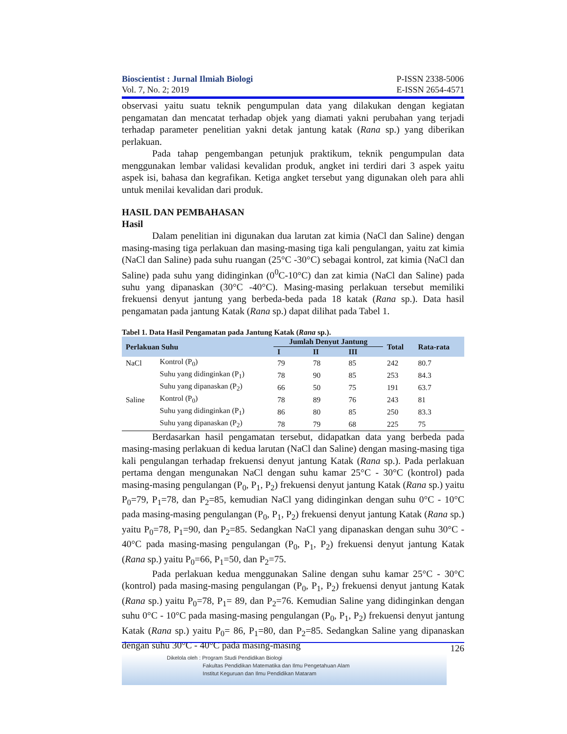Bioscientist : Jurnal Ilmiah Biologi
Vol. 7, No. 2; 2019
P-ISSN 2338-5006
E-ISSN 2654-4571
observasi yaitu suatu teknik pengumpulan data yang dilakukan dengan kegiatan pengamatan dan mencatat terhadap objek yang diamati yakni perubahan yang terjadi terhadap parameter penelitian yakni detak jantung katak (Rana sp.) yang diberikan perlakuan.
Pada tahap pengembangan petunjuk praktikum, teknik pengumpulan data menggunakan lembar validasi kevalidan produk, angket ini terdiri dari 3 aspek yaitu aspek isi, bahasa dan kegrafikan. Ketiga angket tersebut yang digunakan oleh para ahli untuk menilai kevalidan dari produk.
HASIL DAN PEMBAHASAN
Hasil
Dalam penelitian ini digunakan dua larutan zat kimia (NaCl dan Saline) dengan masing-masing tiga perlakuan dan masing-masing tiga kali pengulangan, yaitu zat kimia (NaCl dan Saline) pada suhu ruangan (25°C -30°C) sebagai kontrol, zat kimia (NaCl dan Saline) pada suhu yang didinginkan (0<sup>0</sup>C-10°C) dan zat kimia (NaCl dan Saline) pada suhu yang dipanaskan (30°C -40°C). Masing-masing perlakuan tersebut memiliki frekuensi denyut jantung yang berbeda-beda pada 18 katak (Rana sp.). Data hasil pengamatan pada jantung Katak (Rana sp.) dapat dilihat pada Tabel 1.
Tabel 1. Data Hasil Pengamatan pada Jantung Katak (Rana sp.).
| Perlakuan Suhu | | Jumlah Denyut Jantung | | | Total | Rata-rata |
| --- | --- | --- | --- | --- | --- | --- |
| | | I | II | III | | |
| NaCl | Kontrol (P<sub>0</sub>) | 79 | 78 | 85 | 242 | 80.7 |
| | Suhu yang didinginkan (P<sub>1</sub>) | 78 | 90 | 85 | 253 | 84.3 |
| | Suhu yang dipanaskan (P<sub>2</sub>) | 66 | 50 | 75 | 191 | 63.7 |
| Saline | Kontrol (P<sub>0</sub>) | 78 | 89 | 76 | 243 | 81 |
| | Suhu yang didinginkan (P<sub>1</sub>) | 86 | 80 | 85 | 250 | 83.3 |
| | Suhu yang dipanaskan (P<sub>2</sub>) | 78 | 79 | 68 | 225 | 75 |
Berdasarkan hasil pengamatan tersebut, didapatkan data yang berbeda pada masing-masing perlakuan di kedua larutan (NaCl dan Saline) dengan masing-masing tiga kali pengulangan terhadap frekuensi denyut jantung Katak (Rana sp.). Pada perlakuan pertama dengan mengunakan NaCl dengan suhu kamar 25°C - 30°C (kontrol) pada masing-masing pengulangan (P<sub>0</sub>, P<sub>1</sub>, P<sub>2</sub>) frekuensi denyut jantung Katak (Rana sp.) yaitu P<sub>0</sub>=79, P<sub>1</sub>=78, dan P<sub>2</sub>=85, kemudian NaCl yang didinginkan dengan suhu 0°C - 10°C pada masing-masing pengulangan (P<sub>0</sub>, P<sub>1</sub>, P<sub>2</sub>) frekuensi denyut jantung Katak (Rana sp.) yaitu P<sub>0</sub>=78, P<sub>1</sub>=90, dan P<sub>2</sub>=85. Sedangkan NaCl yang dipanaskan dengan suhu 30°C - 40°C pada masing-masing pengulangan (P<sub>0</sub>, P<sub>1</sub>, P<sub>2</sub>) frekuensi denyut jantung Katak (Rana sp.) yaitu P<sub>0</sub>=66, P<sub>1</sub>=50, dan P<sub>2</sub>=75.
Pada perlakuan kedua menggunakan Saline dengan suhu kamar 25°C - 30°C (kontrol) pada masing-masing pengulangan (P<sub>0</sub>, P<sub>1</sub>, P<sub>2</sub>) frekuensi denyut jantung Katak (Rana sp.) yaitu P<sub>0</sub>=78, P<sub>1</sub>= 89, dan P<sub>2</sub>=76. Kemudian Saline yang didinginkan dengan suhu 0°C - 10°C pada masing-masing pengulangan (P<sub>0</sub>, P<sub>1</sub>, P<sub>2</sub>) frekuensi denyut jantung Katak (Rana sp.) yaitu P<sub>0</sub>= 86, P<sub>1</sub>=80, dan P<sub>2</sub>=85. Sedangkan Saline yang dipanaskan dengan suhu 30°C - 40°C pada masing-masing
126
Dikelola oleh : Program Studi Pendidikan Biologi
Fakultas Pendidikan Matematika dan Ilmu Pengetahuan Alam
Institut Keguruan dan Ilmu Pendidikan Mataram